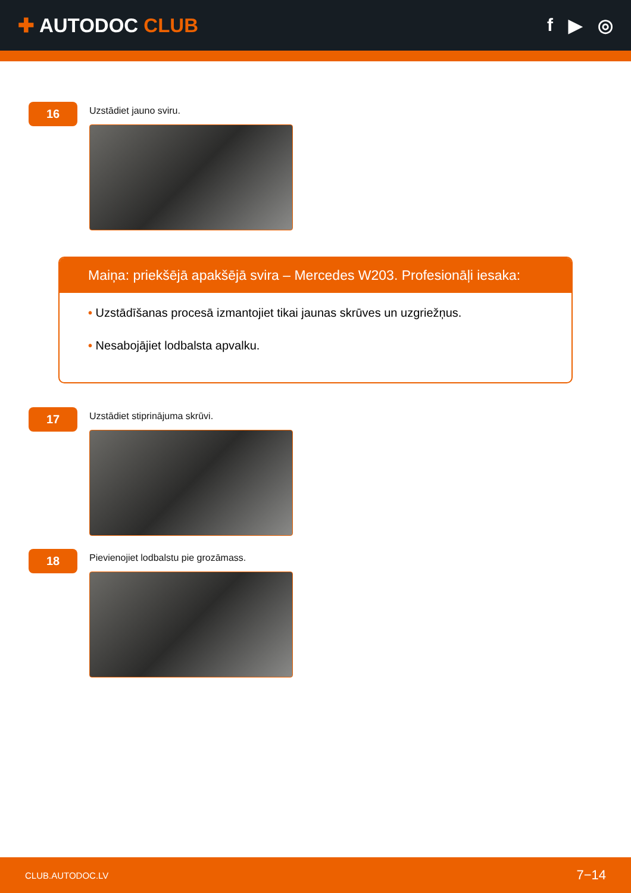✚ AUTODOC CLUB f ▶ ◎
16
Uzstādiet jauno sviru.
Maiņa: priekšējā apakšējā svira – Mercedes W203. Profesionāļi iesaka:
• Uzstādīšanas procesā izmantojiet tikai jaunas skrūves un uzgriežņus.
• Nesabojājiet lodbalsta apvalku.
17
Uzstādiet stiprinājuma skrūvi.
18
Pievienojiet lodbalstu pie grozāmass.
CLUB.AUTODOC.LV 7−14